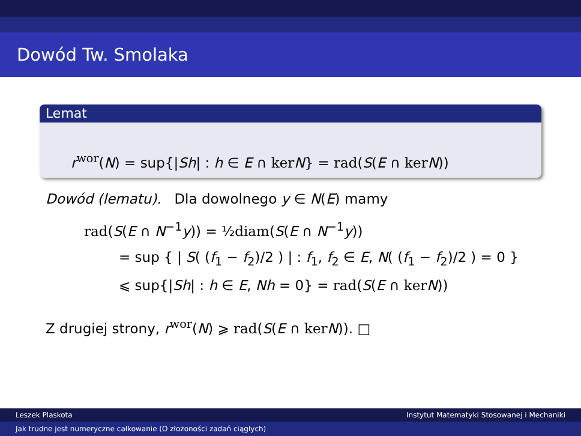Dowód Tw. Smolaka
Lemat
r<sup>wor</sup>(N) = sup{|Sh| : h ∈ E ∩ ker N} = rad(S(E ∩ ker N))
Dowód (lematu). Dla dowolnego y ∈ N(E) mamy
rad(S(E ∩ N<sup>−1</sup>y)) = ½diam(S(E ∩ N<sup>−1</sup>y))
= sup { | S( (f<sub>1</sub> − f<sub>2</sub>)/2 ) | : f<sub>1</sub>, f<sub>2</sub> ∈ E, N( (f<sub>1</sub> − f<sub>2</sub>)/2 ) = 0 }
⩽ sup{|Sh| : h ∈ E, Nh = 0} = rad(S(E ∩ ker N))
Z drugiej strony, r<sup>wor</sup>(N) ⩾ rad(S(E ∩ ker N)). □
Leszek Plaskota Instytut Matematyki Stosowanej i Mechaniki
Jak trudne jest numeryczne całkowanie (O złożoności zadań ciągłych)